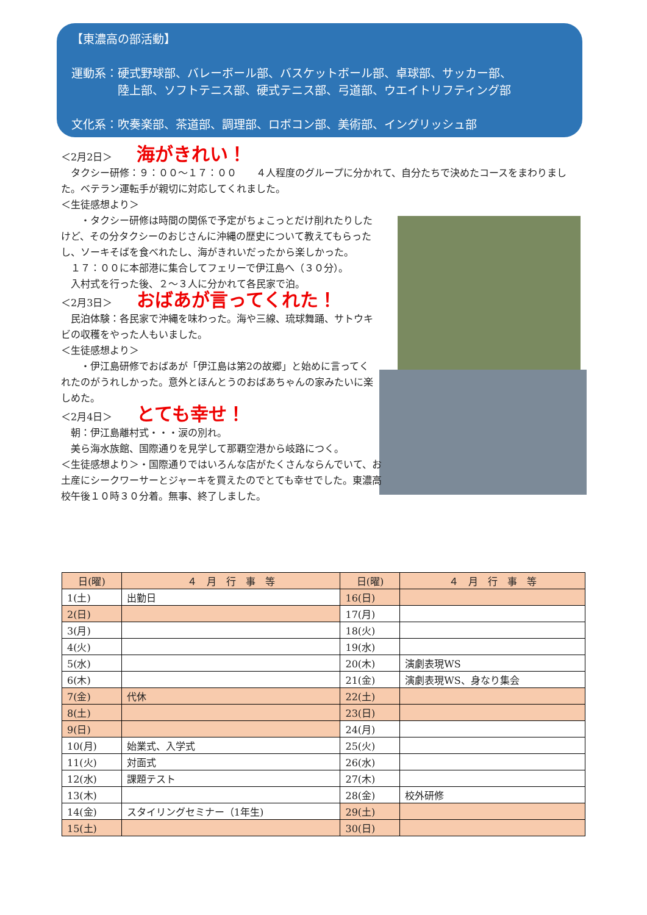【東濃高の部活動】
運動系：硬式野球部、バレーボール部、バスケットボール部、卓球部、サッカー部、
　　　　陸上部、ソフトテニス部、硬式テニス部、弓道部、ウエイトリフティング部
文化系：吹奏楽部、茶道部、調理部、ロボコン部、美術部、イングリッシュ部
＜2月2日＞ 海がきれい！
　タクシー研修：９：００～１７：００　　４人程度のグループに分かれて、自分たちで決めたコースをまわりました。ベテラン運転手が親切に対応してくれました。
＜生徒感想より＞
　　・タクシー研修は時間の関係で予定がちょこっとだけ削れたりしたけど、その分タクシーのおじさんに沖縄の歴史について教えてもらったし、ソーキそばを食べれたし、海がきれいだったから楽しかった。
　１７：００に本部港に集合してフェリーで伊江島へ（３０分）。
　入村式を行った後、２～３人に分かれて各民家で泊。
＜2月3日＞ おばあが言ってくれた！
　民泊体験：各民家で沖縄を味わった。海や三線、琉球舞踊、サトウキビの収穫をやった人もいました。
＜生徒感想より＞
　　・伊江島研修でおばあが「伊江島は第2の故郷」と始めに言ってくれたのがうれしかった。意外とほんとうのおばあちゃんの家みたいに楽しめた。
＜2月4日＞ とても幸せ！
　朝：伊江島離村式・・・涙の別れ。
　美ら海水族館、国際通りを見学して那覇空港から岐路につく。
＜生徒感想より＞・国際通りではいろんな店がたくさんならんでいて、お土産にシークワーサーとジャーキを買えたのでとても幸せでした。東濃高校午後１０時３０分着。無事、終了しました。
| 日(曜) | ４ 月 行 事 等 | 日(曜) | ４ 月 行 事 等 |
| --- | --- | --- | --- |
| 1(土) | 出勤日 | 16(日) | |
| 2(日) | | 17(月) | |
| 3(月) | | 18(火) | |
| 4(火) | | 19(水) | |
| 5(水) | | 20(木) | 演劇表現WS |
| 6(木) | | 21(金) | 演劇表現WS、身なり集会 |
| 7(金) | 代休 | 22(土) | |
| 8(土) | | 23(日) | |
| 9(日) | | 24(月) | |
| 10(月) | 始業式、入学式 | 25(火) | |
| 11(火) | 対面式 | 26(水) | |
| 12(水) | 課題テスト | 27(木) | |
| 13(木) | | 28(金) | 校外研修 |
| 14(金) | スタイリングセミナー（1年生) | 29(土) | |
| 15(土) | | 30(日) | |